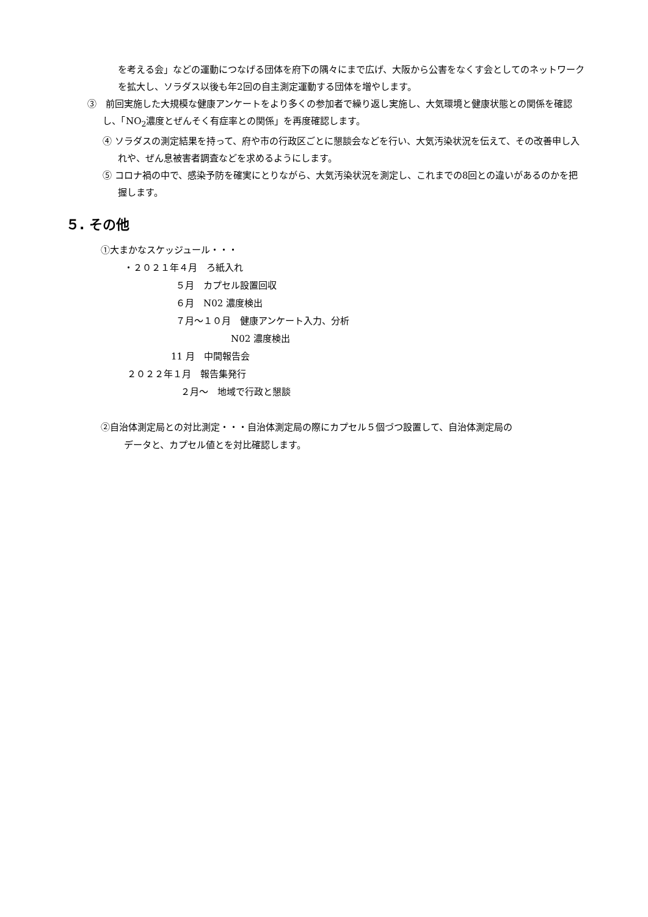を考える会」などの運動につなげる団体を府下の隅々にまで広げ、大阪から公害をなくす会としてのネットワークを拡大し、ソラダス以後も年2回の自主測定運動する団体を増やします。
③　前回実施した大規模な健康アンケートをより多くの参加者で繰り返し実施し、大気環境と健康状態との関係を確認し、「NO<sub>2</sub>濃度とぜんそく有症率との関係」を再度確認します。
④ ソラダスの測定結果を持って、府や市の行政区ごとに懇談会などを行い、大気汚染状況を伝えて、その改善申し入れや、ぜん息被害者調査などを求めるようにします。
⑤ コロナ禍の中で、感染予防を確実にとりながら、大気汚染状況を測定し、これまでの8回との違いがあるのかを把握します。
５. その他
①大まかなスケッジュール・・・
・２０２１年４月　ろ紙入れ
５月　カプセル設置回収
６月　N02 濃度検出
７月～１０月　健康アンケート入力、分析
N02 濃度検出
11 月　中間報告会
２０２２年１月　報告集発行
２月～　地域で行政と懇談
②自治体測定局との対比測定・・・自治体測定局の際にカプセル５個づつ設置して、自治体測定局の
データと、カプセル値とを対比確認します。